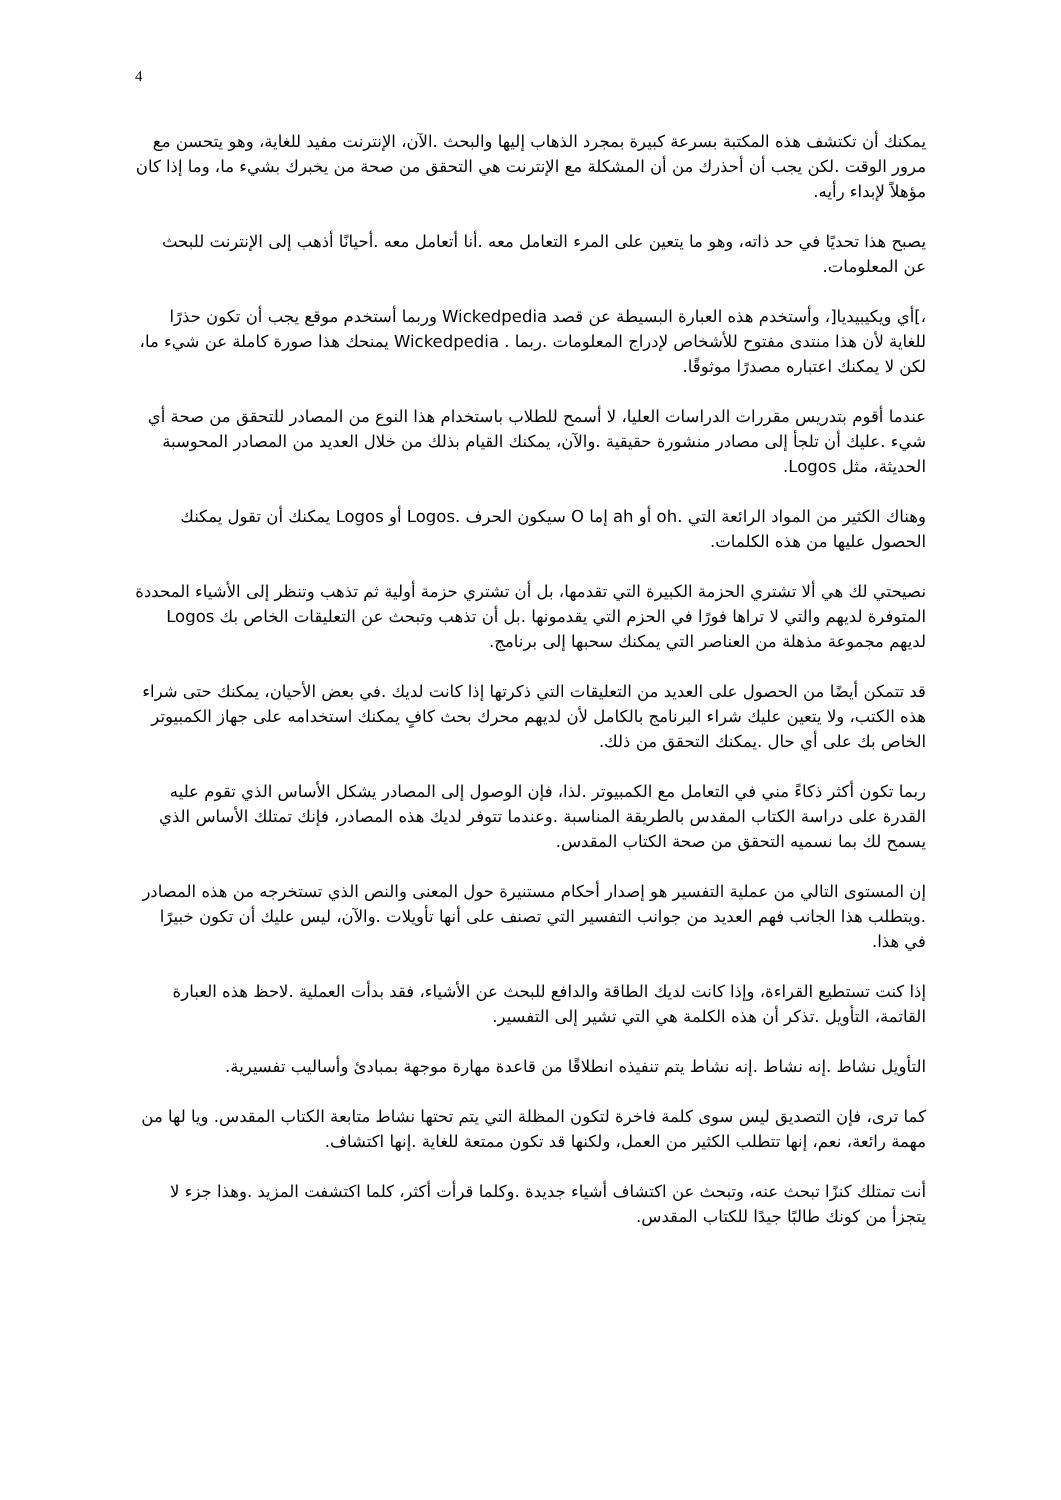4
يمكنك أن تكتشف هذه المكتبة بسرعة كبيرة بمجرد الذهاب إليها والبحث .الآن، الإنترنت مفيد للغاية، وهو يتحسن مع مرور الوقت .لكن يجب أن أحذرك من أن المشكلة مع الإنترنت هي التحقق من صحة من يخبرك بشيء ما، وما إذا كان مؤهلاً لإبداء رأيه.
يصبح هذا تحديًا في حد ذاته، وهو ما يتعين على المرء التعامل معه .أنا أتعامل معه .أحيانًا أذهب إلى الإنترنت للبحث عن المعلومات.
،]أي ويكيبيديا[، وأستخدم هذه العبارة البسيطة عن قصد Wickedpedia وربما أستخدم موقع يجب أن تكون حذرًا للغاية لأن هذا منتدى مفتوح للأشخاص لإدراج المعلومات .ربما . Wickedpedia يمنحك هذا صورة كاملة عن شيء ما، لكن لا يمكنك اعتباره مصدرًا موثوقًا.
عندما أقوم بتدريس مقررات الدراسات العليا، لا أسمح للطلاب باستخدام هذا النوع من المصادر للتحقق من صحة أي شيء .عليك أن تلجأ إلى مصادر منشورة حقيقية .والآن، يمكنك القيام بذلك من خلال العديد من المصادر المحوسبة الحديثة، مثل Logos.
وهناك الكثير من المواد الرائعة التي .oh أو ah إما O سيكون الحرف .Logos أو Logos يمكنك أن تقول يمكنك الحصول عليها من هذه الكلمات.
نصيحتي لك هي ألا تشتري الحزمة الكبيرة التي تقدمها، بل أن تشتري حزمة أولية ثم تذهب وتنظر إلى الأشياء المحددة المتوفرة لديهم والتي لا تراها فورًا في الحزم التي يقدمونها .بل أن تذهب وتبحث عن التعليقات الخاص بك Logos لديهم مجموعة مذهلة من العناصر التي يمكنك سحبها إلى برنامج.
قد تتمكن أيضًا من الحصول على العديد من التعليقات التي ذكرتها إذا كانت لديك .في بعض الأحيان، يمكنك حتى شراء هذه الكتب، ولا يتعين عليك شراء البرنامج بالكامل لأن لديهم محرك بحث كافٍ يمكنك استخدامه على جهاز الكمبيوتر الخاص بك على أي حال .يمكنك التحقق من ذلك.
ربما تكون أكثر ذكاءً مني في التعامل مع الكمبيوتر .لذا، فإن الوصول إلى المصادر يشكل الأساس الذي تقوم عليه القدرة على دراسة الكتاب المقدس بالطريقة المناسبة .وعندما تتوفر لديك هذه المصادر، فإنك تمتلك الأساس الذي يسمح لك بما نسميه التحقق من صحة الكتاب المقدس.
إن المستوى التالي من عملية التفسير هو إصدار أحكام مستنيرة حول المعنى والنص الذي تستخرجه من هذه المصادر .ويتطلب هذا الجانب فهم العديد من جوانب التفسير التي تصنف على أنها تأويلات .والآن، ليس عليك أن تكون خبيرًا في هذا.
إذا كنت تستطيع القراءة، وإذا كانت لديك الطاقة والدافع للبحث عن الأشياء، فقد بدأت العملية .لاحظ هذه العبارة القاتمة، التأويل .تذكر أن هذه الكلمة هي التي تشير إلى التفسير.
التأويل نشاط .إنه نشاط .إنه نشاط يتم تنفيذه انطلاقًا من قاعدة مهارة موجهة بمبادئ وأساليب تفسيرية.
كما ترى، فإن التصديق ليس سوى كلمة فاخرة لتكون المظلة التي يتم تحتها نشاط متابعة الكتاب المقدس. ويا لها من مهمة رائعة، نعم، إنها تتطلب الكثير من العمل، ولكنها قد تكون ممتعة للغاية .إنها اكتشاف.
أنت تمتلك كنزًا تبحث عنه، وتبحث عن اكتشاف أشياء جديدة .وكلما قرأت أكثر، كلما اكتشفت المزيد .وهذا جزء لا يتجزأ من كونك طالبًا جيدًا للكتاب المقدس.